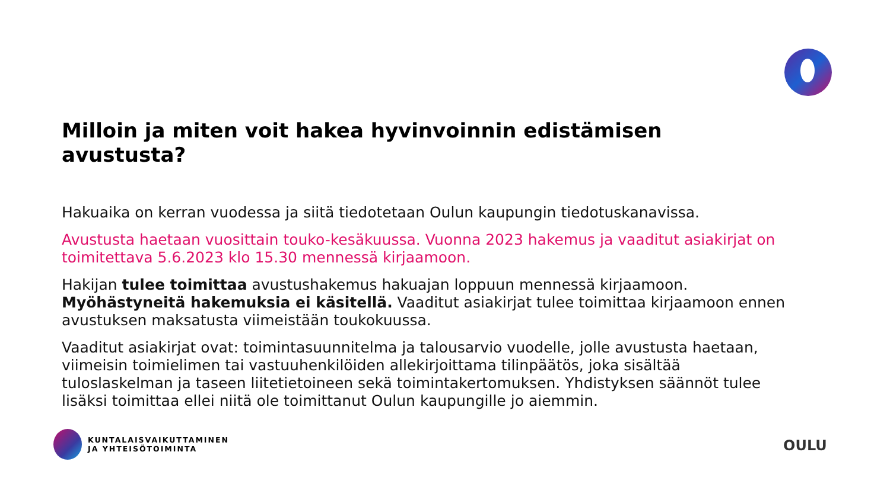Milloin ja miten voit hakea hyvinvoinnin edistämisen avustusta?
Hakuaika on kerran vuodessa ja siitä tiedotetaan Oulun kaupungin tiedotuskanavissa.
Avustusta haetaan vuosittain touko-kesäkuussa. Vuonna 2023 hakemus ja vaaditut asiakirjat on toimitettava 5.6.2023 klo 15.30 mennessä kirjaamoon.
Hakijan tulee toimittaa avustushakemus hakuajan loppuun mennessä kirjaamoon. Myöhästyneitä hakemuksia ei käsitellä. Vaaditut asiakirjat tulee toimittaa kirjaamoon ennen avustuksen maksatusta viimeistään toukokuussa.
Vaaditut asiakirjat ovat: toimintasuunnitelma ja talousarvio vuodelle, jolle avustusta haetaan, viimeisin toimielimen tai vastuuhenkilöiden allekirjoittama tilinpäätös, joka sisältää tuloslaskelman ja taseen liitetietoineen sekä toimintakertomuksen. Yhdistyksen säännöt tulee lisäksi toimittaa ellei niitä ole toimittanut Oulun kaupungille jo aiemmin.
KUNTALAISVAIKUTTAMINEN
JA YHTEISÖTOIMINTA
OULU